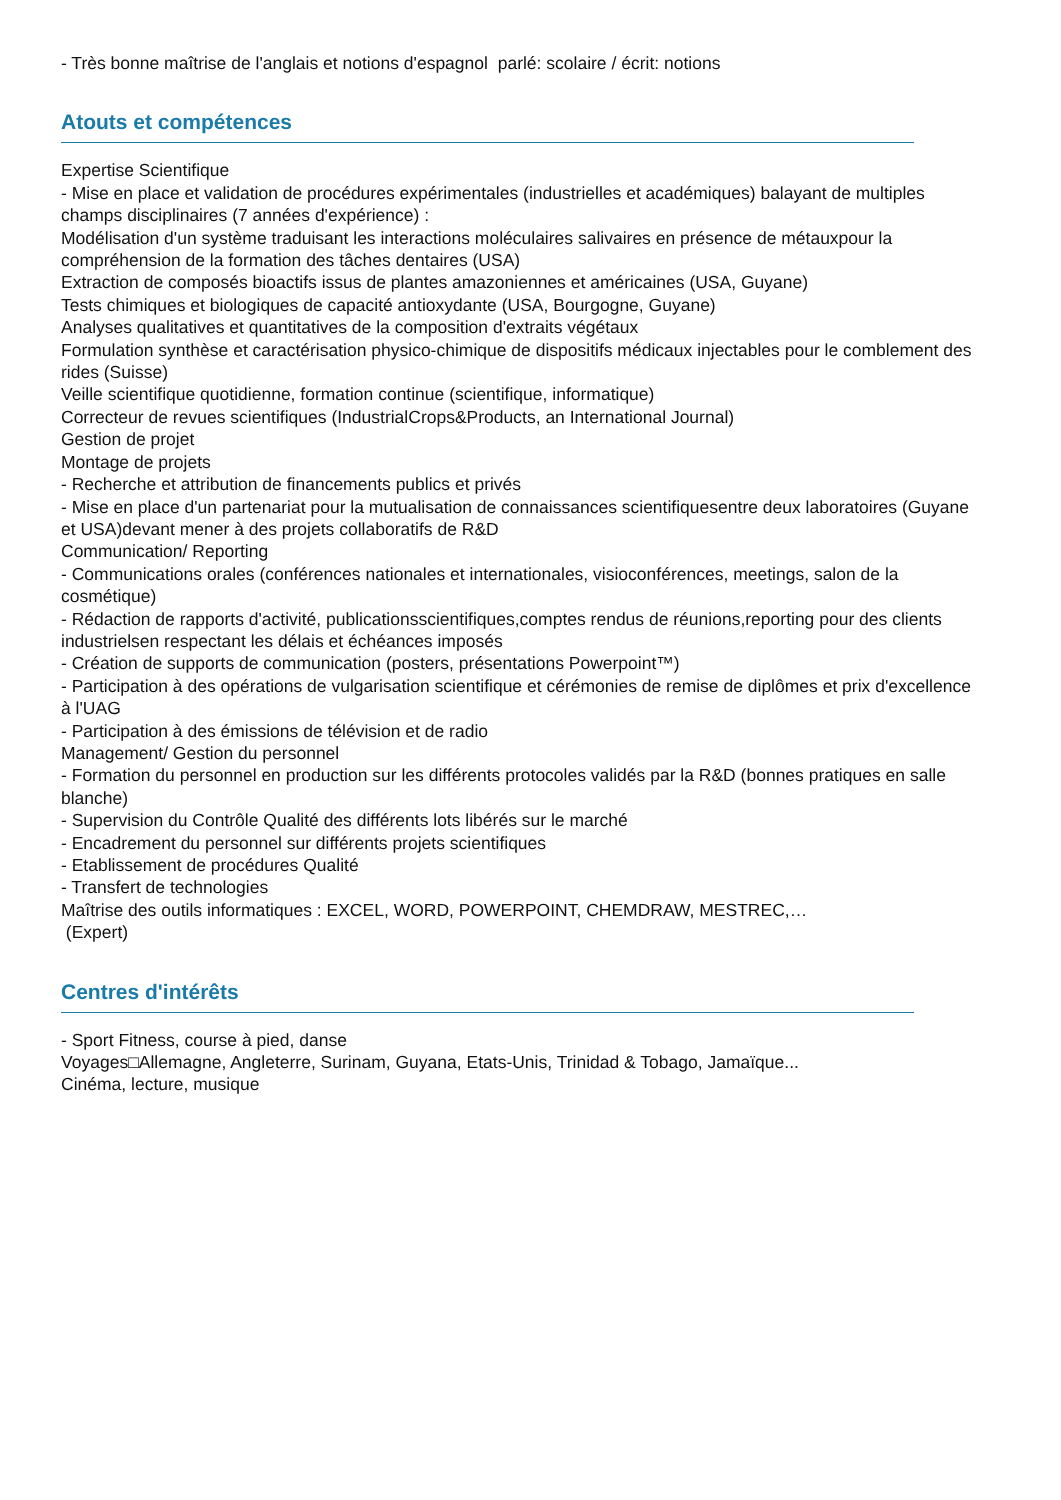- Très bonne maîtrise de l'anglais et notions d'espagnol parlé: scolaire / écrit: notions
Atouts et compétences
Expertise Scientifique
- Mise en place et validation de procédures expérimentales (industrielles et académiques) balayant de multiples champs disciplinaires (7 années d'expérience) :
Modélisation d'un système traduisant les interactions moléculaires salivaires en présence de métauxpour la compréhension de la formation des tâches dentaires (USA)
Extraction de composés bioactifs issus de plantes amazoniennes et américaines (USA, Guyane)
Tests chimiques et biologiques de capacité antioxydante (USA, Bourgogne, Guyane)
Analyses qualitatives et quantitatives de la composition d'extraits végétaux
Formulation synthèse et caractérisation physico-chimique de dispositifs médicaux injectables pour le comblement des rides (Suisse)
Veille scientifique quotidienne, formation continue (scientifique, informatique)
Correcteur de revues scientifiques (IndustrialCrops&Products, an International Journal)
Gestion de projet
Montage de projets
- Recherche et attribution de financements publics et privés
- Mise en place d'un partenariat pour la mutualisation de connaissances scientifiquesentre deux laboratoires (Guyane et USA)devant mener à des projets collaboratifs de R&D
Communication/ Reporting
- Communications orales (conférences nationales et internationales, visioconférences, meetings, salon de la cosmétique)
- Rédaction de rapports d'activité, publicationsscientifiques,comptes rendus de réunions,reporting pour des clients industrielsen respectant les délais et échéances imposés
- Création de supports de communication (posters, présentations Powerpoint™)
- Participation à des opérations de vulgarisation scientifique et cérémonies de remise de diplômes et prix d'excellence à l'UAG
- Participation à des émissions de télévision et de radio
Management/ Gestion du personnel
- Formation du personnel en production sur les différents protocoles validés par la R&D (bonnes pratiques en salle blanche)
- Supervision du Contrôle Qualité des différents lots libérés sur le marché
- Encadrement du personnel sur différents projets scientifiques
- Etablissement de procédures Qualité
- Transfert de technologies
Maîtrise des outils informatiques : EXCEL, WORD, POWERPOINT, CHEMDRAW, MESTREC,…
(Expert)
Centres d'intérêts
- Sport Fitness, course à pied, danse
Voyages□Allemagne, Angleterre, Surinam, Guyana, Etats-Unis, Trinidad & Tobago, Jamaïque...
Cinéma, lecture, musique